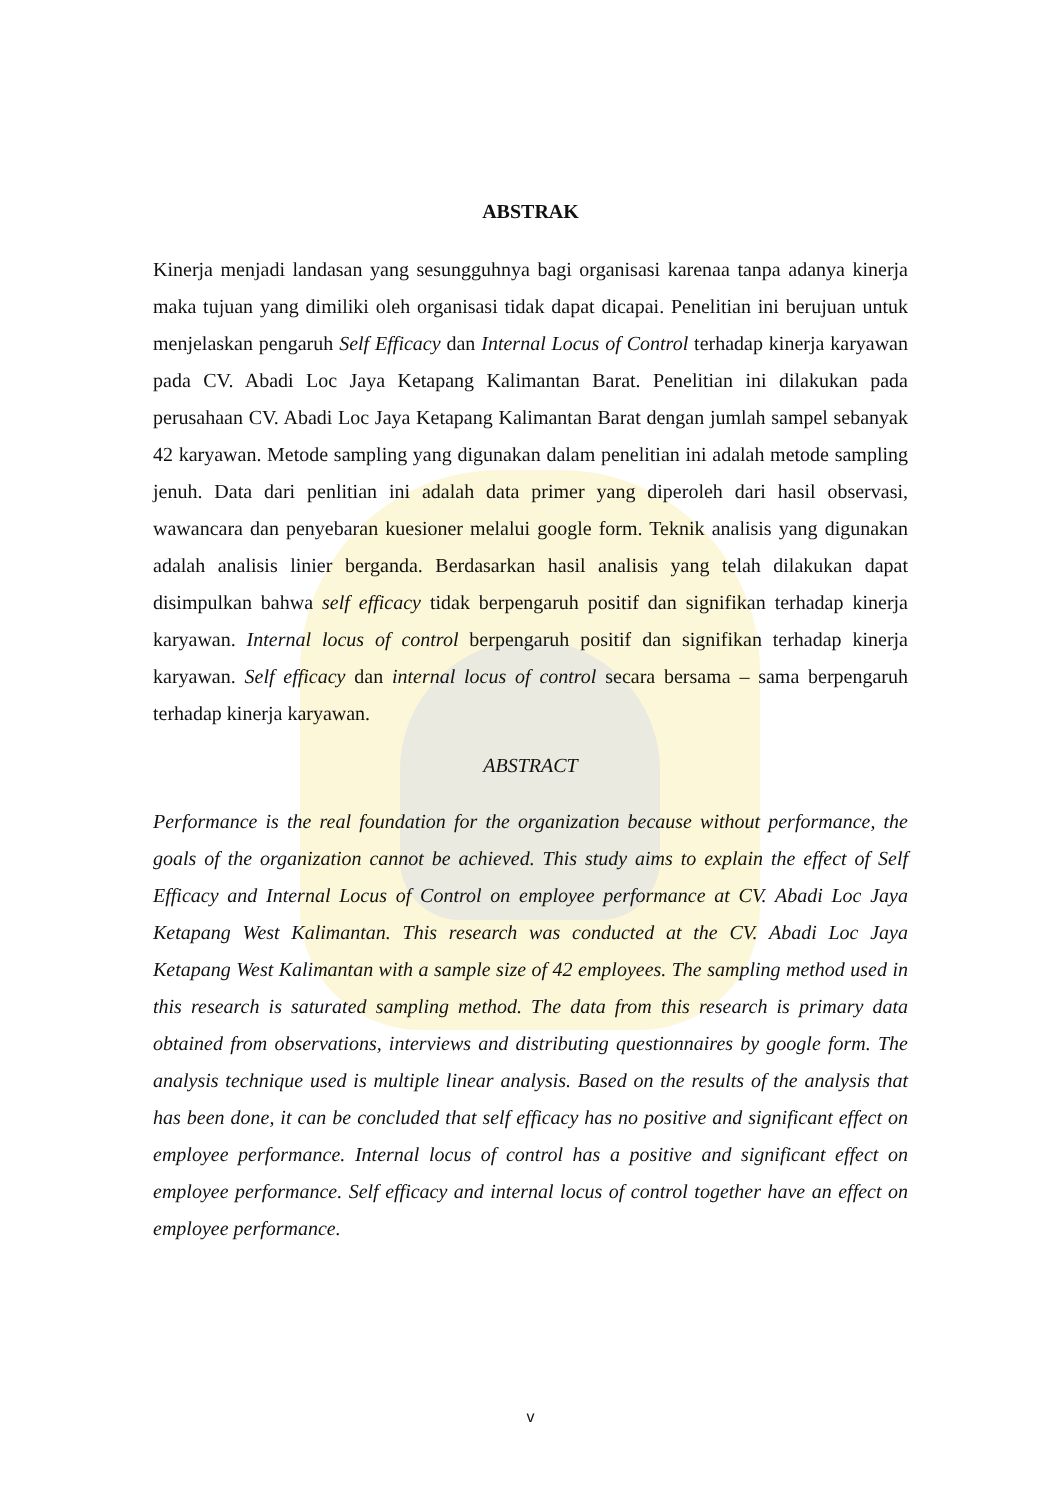ABSTRAK
Kinerja menjadi landasan yang sesungguhnya bagi organisasi karenaa tanpa adanya kinerja maka tujuan yang dimiliki oleh organisasi tidak dapat dicapai. Penelitian ini berujuan untuk menjelaskan pengaruh Self Efficacy dan Internal Locus of Control terhadap kinerja karyawan pada CV. Abadi Loc Jaya Ketapang Kalimantan Barat. Penelitian ini dilakukan pada perusahaan CV. Abadi Loc Jaya Ketapang Kalimantan Barat dengan jumlah sampel sebanyak 42 karyawan. Metode sampling yang digunakan dalam penelitian ini adalah metode sampling jenuh. Data dari penlitian ini adalah data primer yang diperoleh dari hasil observasi, wawancara dan penyebaran kuesioner melalui google form. Teknik analisis yang digunakan adalah analisis linier berganda. Berdasarkan hasil analisis yang telah dilakukan dapat disimpulkan bahwa self efficacy tidak berpengaruh positif dan signifikan terhadap kinerja karyawan. Internal locus of control berpengaruh positif dan signifikan terhadap kinerja karyawan. Self efficacy dan internal locus of control secara bersama – sama berpengaruh terhadap kinerja karyawan.
ABSTRACT
Performance is the real foundation for the organization because without performance, the goals of the organization cannot be achieved. This study aims to explain the effect of Self Efficacy and Internal Locus of Control on employee performance at CV. Abadi Loc Jaya Ketapang West Kalimantan. This research was conducted at the CV. Abadi Loc Jaya Ketapang West Kalimantan with a sample size of 42 employees. The sampling method used in this research is saturated sampling method. The data from this research is primary data obtained from observations, interviews and distributing questionnaires by google form. The analysis technique used is multiple linear analysis. Based on the results of the analysis that has been done, it can be concluded that self efficacy has no positive and significant effect on employee performance. Internal locus of control has a positive and significant effect on employee performance. Self efficacy and internal locus of control together have an effect on employee performance.
v